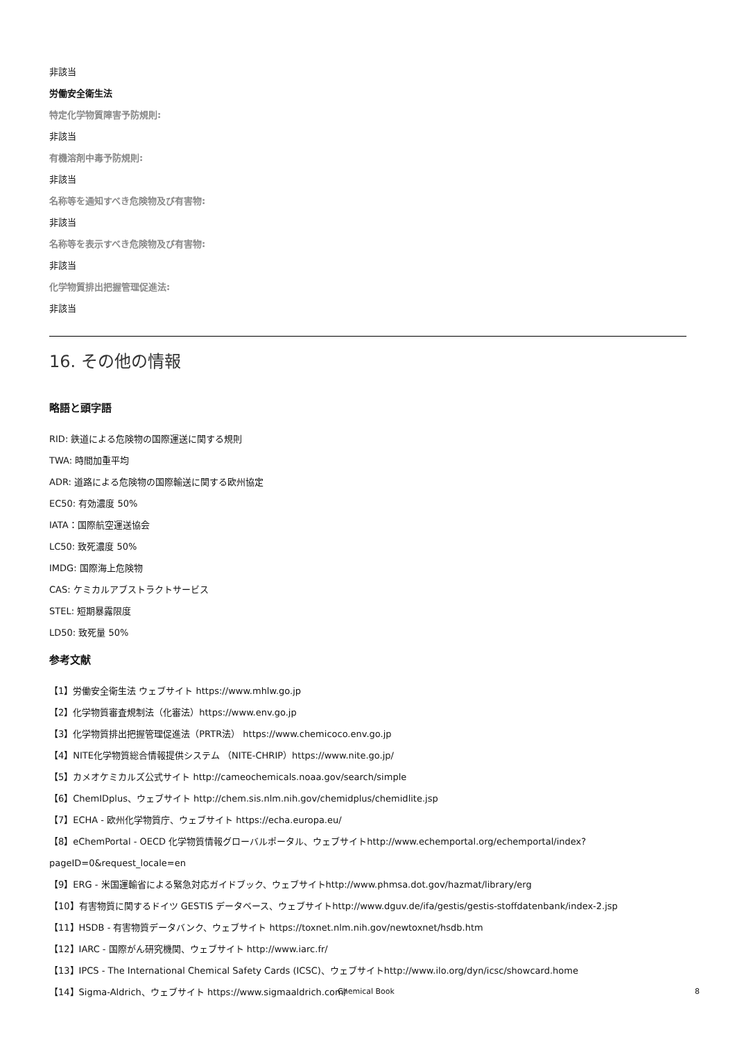非該当
労働安全衛生法
特定化学物質障害予防規則:
非該当
有機溶剤中毒予防規則:
非該当
名称等を通知すべき危険物及び有害物:
非該当
名称等を表示すべき危険物及び有害物:
非該当
化学物質排出把握管理促進法:
非該当
16. その他の情報
略語と頭字語
RID: 鉄道による危険物の国際運送に関する規則
TWA: 時間加重平均
ADR: 道路による危険物の国際輸送に関する欧州協定
EC50: 有効濃度 50%
IATA：国際航空運送協会
LC50: 致死濃度 50%
IMDG: 国際海上危険物
CAS: ケミカルアブストラクトサービス
STEL: 短期暴露限度
LD50: 致死量 50%
参考文献
【1】労働安全衛生法 ウェブサイト https://www.mhlw.go.jp
【2】化学物質審査規制法（化審法）https://www.env.go.jp
【3】化学物質排出把握管理促進法（PRTR法） https://www.chemicoco.env.go.jp
【4】NITE化学物質総合情報提供システム （NITE-CHRIP）https://www.nite.go.jp/
【5】カメオケミカルズ公式サイト http://cameochemicals.noaa.gov/search/simple
【6】ChemIDplus、ウェブサイト http://chem.sis.nlm.nih.gov/chemidplus/chemidlite.jsp
【7】ECHA - 欧州化学物質庁、ウェブサイト https://echa.europa.eu/
【8】eChemPortal - OECD 化学物質情報グローバルポータル、ウェブサイトhttp://www.echemportal.org/echemportal/index?
pageID=0&request_locale=en
【9】ERG - 米国運輸省による緊急対応ガイドブック、ウェブサイトhttp://www.phmsa.dot.gov/hazmat/library/erg
【10】有害物質に関するドイツ GESTIS データベース、ウェブサイトhttp://www.dguv.de/ifa/gestis/gestis-stoffdatenbank/index-2.jsp
【11】HSDB - 有害物質データバンク、ウェブサイト https://toxnet.nlm.nih.gov/newtoxnet/hsdb.htm
【12】IARC - 国際がん研究機関、ウェブサイト http://www.iarc.fr/
【13】IPCS - The International Chemical Safety Cards (ICSC)、ウェブサイトhttp://www.ilo.org/dyn/icsc/showcard.home
【14】Sigma-Aldrich、ウェブサイト https://www.sigmaaldrich.com/
Chemical Book 8